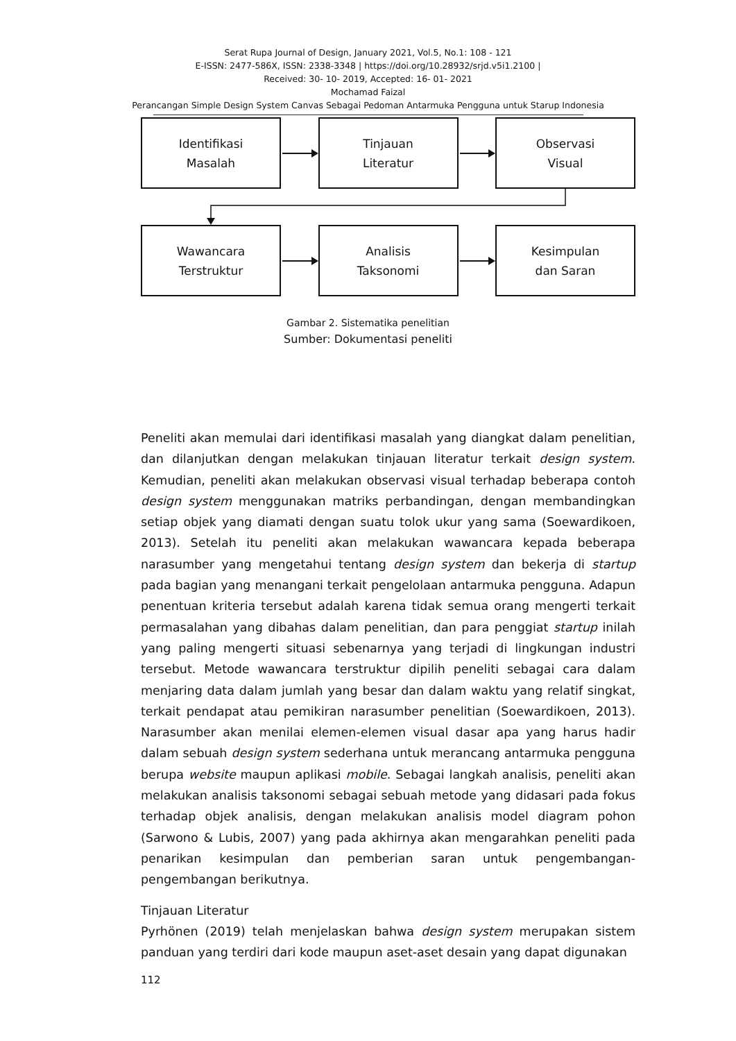Serat Rupa Journal of Design, January 2021, Vol.5, No.1: 108 - 121
E-ISSN: 2477-586X, ISSN: 2338-3348 | https://doi.org/10.28932/srjd.v5i1.2100 |
Received: 30- 10- 2019, Accepted: 16- 01- 2021
Mochamad Faizal
Perancangan Simple Design System Canvas Sebagai Pedoman Antarmuka Pengguna untuk Starup Indonesia
Identifikasi
Masalah
Tinjauan
Literatur
Observasi
Visual
Wawancara
Terstruktur
Analisis
Taksonomi
Kesimpulan
dan Saran
Gambar 2. Sistematika penelitian
Sumber: Dokumentasi peneliti
Peneliti akan memulai dari identifikasi masalah yang diangkat dalam penelitian, dan dilanjutkan dengan melakukan tinjauan literatur terkait design system. Kemudian, peneliti akan melakukan observasi visual terhadap beberapa contoh design system menggunakan matriks perbandingan, dengan membandingkan setiap objek yang diamati dengan suatu tolok ukur yang sama (Soewardikoen, 2013). Setelah itu peneliti akan melakukan wawancara kepada beberapa narasumber yang mengetahui tentang design system dan bekerja di startup pada bagian yang menangani terkait pengelolaan antarmuka pengguna. Adapun penentuan kriteria tersebut adalah karena tidak semua orang mengerti terkait permasalahan yang dibahas dalam penelitian, dan para penggiat startup inilah yang paling mengerti situasi sebenarnya yang terjadi di lingkungan industri tersebut. Metode wawancara terstruktur dipilih peneliti sebagai cara dalam menjaring data dalam jumlah yang besar dan dalam waktu yang relatif singkat, terkait pendapat atau pemikiran narasumber penelitian (Soewardikoen, 2013). Narasumber akan menilai elemen-elemen visual dasar apa yang harus hadir dalam sebuah design system sederhana untuk merancang antarmuka pengguna berupa website maupun aplikasi mobile. Sebagai langkah analisis, peneliti akan melakukan analisis taksonomi sebagai sebuah metode yang didasari pada fokus terhadap objek analisis, dengan melakukan analisis model diagram pohon (Sarwono & Lubis, 2007) yang pada akhirnya akan mengarahkan peneliti pada penarikan kesimpulan dan pemberian saran untuk pengembangan-pengembangan berikutnya.
Tinjauan Literatur
Pyrhönen (2019) telah menjelaskan bahwa design system merupakan sistem panduan yang terdiri dari kode maupun aset-aset desain yang dapat digunakan
112